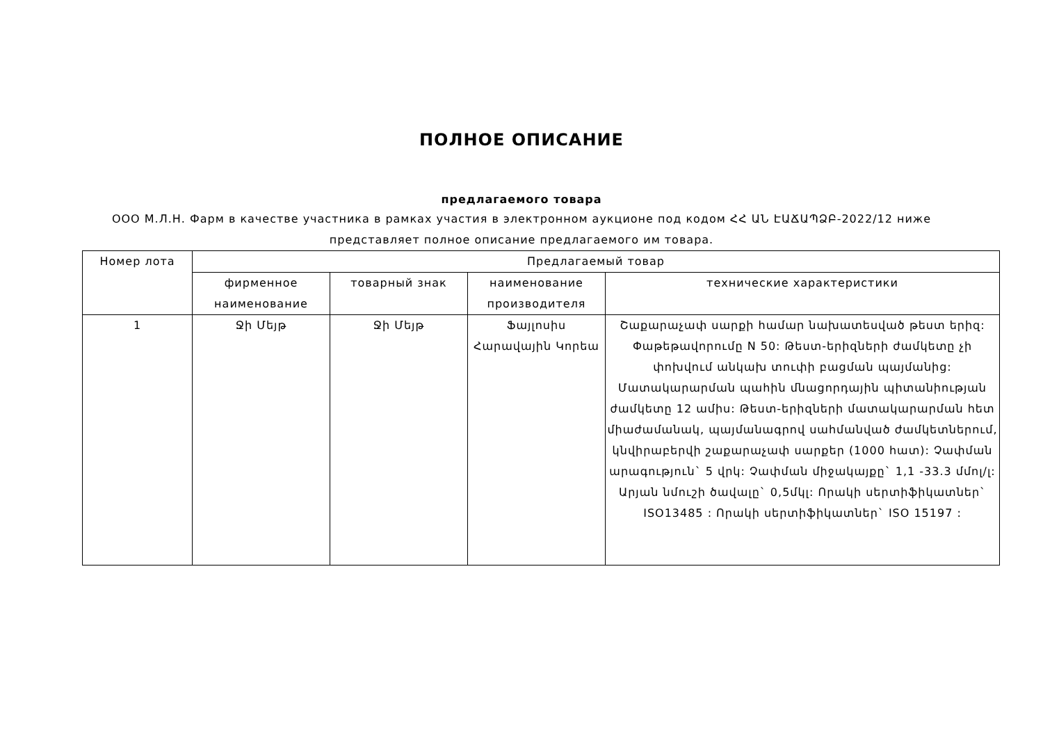ПОЛНОЕ ОПИСАНИЕ
предлагаемого товара
ООО М.Л.Н. Фарм в качестве участника в рамках участия в электронном аукционе под кодом ՀՀ ԱՆ ԷԱՃԱՊՁԲ-2022/12 ниже представляет полное описание предлагаемого им товара.
| Номер лота | Предлагаемый товар | | | |
| --- | --- | --- | --- | --- |
| | фирменное наименование | товарный знак | наименование производителя | технические характеристики |
| 1 | Ջի Մեյթ | Ջի Մեյթ | Ֆայլոսիս Հարավային Կորեա | Շաքարաչափ սարքի համար նախատեսված թեստ երիզ: Փաթեթավորումը N 50: Թեստ-երիզների ժամկետը չի փոխվում անկախ տուփի բացման պայմանից: Մատակարարման պահին մնացորդային պիտանիության ժամկետը 12 ամիս: Թեստ-երիզների մատակարարման հետ միաժամանակ, պայմանագրով սահմանված ժամկետներում, կնվիրաբերվի շաքարաչափ սարքեր (1000 հատ): Չափման արագություն` 5 վրկ: Չափման միջակայքը` 1,1 -33.3 մմոլ/լ: Արյան նմուշի ծավալը` 0,5մկլ: Որակի սերտիֆիկատներ` ISO13485 : Որակի սերտիֆիկատներ` ISO 15197 : |